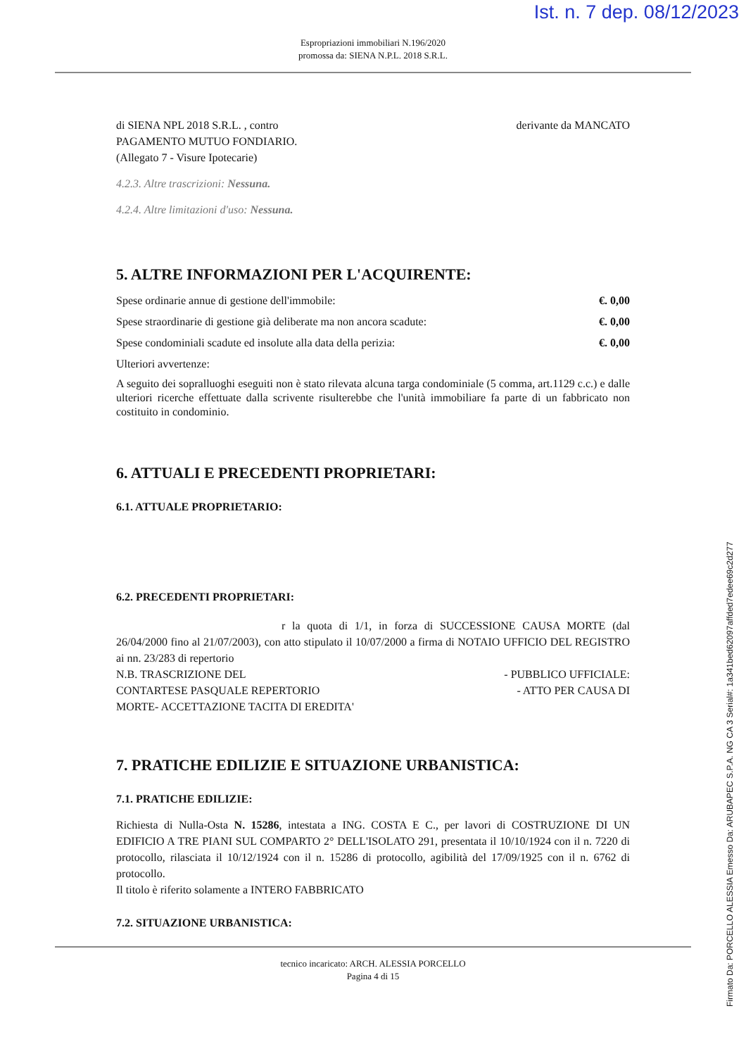Ist. n. 7 dep. 08/12/2023
Firmato Da: PORCELLO ALESSIA Emesso Da: ARUBAPEC S.P.A. NG CA 3 Serial#: 1a341bed62097affded7edee69c2d277
Espropriazioni immobiliari N.196/2020
promossa da: SIENA N.P.L. 2018 S.R.L.
di SIENA NPL 2018 S.R.L. , contro derivante da MANCATO
PAGAMENTO MUTUO FONDIARIO.
(Allegato 7 - Visure Ipotecarie)
4.2.3. Altre trascrizioni: Nessuna.
4.2.4. Altre limitazioni d'uso: Nessuna.
5. ALTRE INFORMAZIONI PER L'ACQUIRENTE:
Spese ordinarie annue di gestione dell'immobile: €. 0,00
Spese straordinarie di gestione già deliberate ma non ancora scadute: €. 0,00
Spese condominiali scadute ed insolute alla data della perizia: €. 0,00
Ulteriori avvertenze:
A seguito dei sopralluoghi eseguiti non è stato rilevata alcuna targa condominiale (5 comma, art.1129 c.c.) e dalle ulteriori ricerche effettuate dalla scrivente risulterebbe che l'unità immobiliare fa parte di un fabbricato non costituito in condominio.
6. ATTUALI E PRECEDENTI PROPRIETARI:
6.1. ATTUALE PROPRIETARIO:
6.2. PRECEDENTI PROPRIETARI:
r la quota di 1/1, in forza di SUCCESSIONE CAUSA MORTE (dal 26/04/2000 fino al 21/07/2003), con atto stipulato il 10/07/2000 a firma di NOTAIO UFFICIO DEL REGISTRO ai nn. 23/283 di repertorio
N.B. TRASCRIZIONE DEL - PUBBLICO UFFICIALE:
CONTARTESE PASQUALE REPERTORIO - ATTO PER CAUSA DI
MORTE- ACCETTAZIONE TACITA DI EREDITA'
7. PRATICHE EDILIZIE E SITUAZIONE URBANISTICA:
7.1. PRATICHE EDILIZIE:
Richiesta di Nulla-Osta N. 15286, intestata a ING. COSTA E C., per lavori di COSTRUZIONE DI UN EDIFICIO A TRE PIANI SUL COMPARTO 2° DELL'ISOLATO 291, presentata il 10/10/1924 con il n. 7220 di protocollo, rilasciata il 10/12/1924 con il n. 15286 di protocollo, agibilità del 17/09/1925 con il n. 6762 di protocollo.
Il titolo è riferito solamente a INTERO FABBRICATO
7.2. SITUAZIONE URBANISTICA:
tecnico incaricato: ARCH. ALESSIA PORCELLO
Pagina 4 di 15